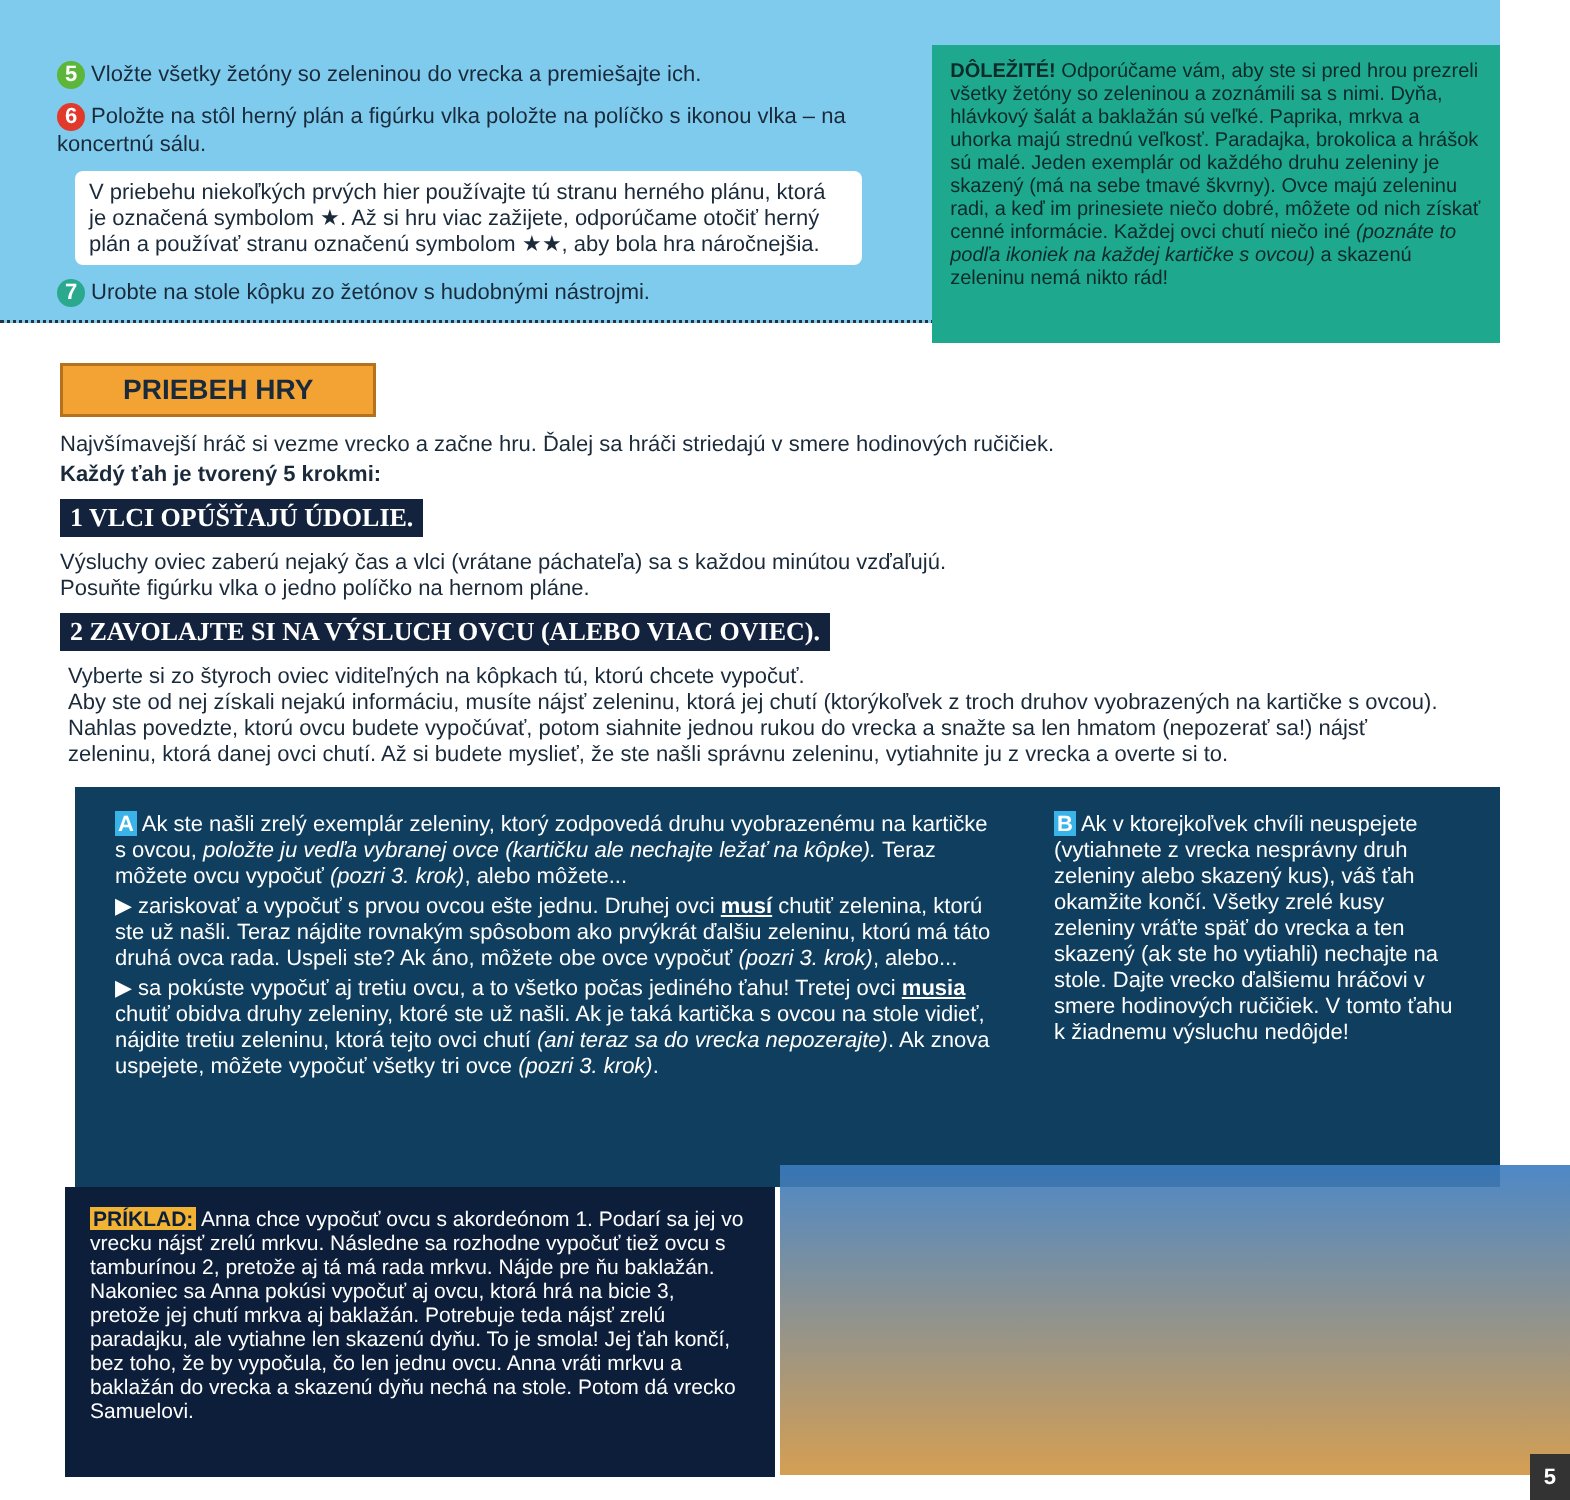5 Vložte všetky žetóny so zeleninou do vrecka a premiešajte ich.
6 Položte na stôl herný plán a figúrku vlka položte na políčko s ikonou vlka – na koncertnú sálu.
V priebehu niekoľkých prvých hier používajte tú stranu herného plánu, ktorá je označená symbolom ★. Až si hru viac zažijete, odporúčame otočiť herný plán a používať stranu označenú symbolom ★★, aby bola hra náročnejšia.
7 Urobte na stole kôpku zo žetónov s hudobnými nástrojmi.
DÔLEŽITÉ! Odporúčame vám, aby ste si pred hrou prezreli všetky žetóny so zeleninou a zoznámili sa s nimi. Dyňa, hlávkový šalát a baklažán sú veľké. Paprika, mrkva a uhorka majú strednú veľkosť. Paradajka, brokolica a hrášok sú malé. Jeden exemplár od každého druhu zeleniny je skazený (má na sebe tmavé škvrny). Ovce majú zeleninu radi, a keď im prinesiete niečo dobré, môžete od nich získať cenné informácie. Každej ovci chutí niečo iné (poznáte to podľa ikoniek na každej kartičke s ovcou) a skazenú zeleninu nemá nikto rád!
PRIEBEH HRY
Najvšímavejší hráč si vezme vrecko a začne hru. Ďalej sa hráči striedajú v smere hodinových ručičiek.
Každý ťah je tvorený 5 krokmi:
1 VLCI OPÚŠŤAJÚ ÚDOLIE.
Výsluchy oviec zaberú nejaký čas a vlci (vrátane páchateľa) sa s každou minútou vzďaľujú.
Posuňte figúrku vlka o jedno políčko na hernom pláne.
2 ZAVOLAJTE SI NA VÝSLUCH OVCU (ALEBO VIAC OVIEC).
Vyberte si zo štyroch oviec viditeľných na kôpkach tú, ktorú chcete vypočuť.
Aby ste od nej získali nejakú informáciu, musíte nájsť zeleninu, ktorá jej chutí (ktorýkoľvek z troch druhov vyobrazených na kartičke s ovcou). Nahlas povedzte, ktorú ovcu budete vypočúvať, potom siahnite jednou rukou do vrecka a snažte sa len hmatom (nepozerať sa!) nájsť zeleninu, ktorá danej ovci chutí. Až si budete myslieť, že ste našli správnu zeleninu, vytiahnite ju z vrecka a overte si to.
A Ak ste našli zrelý exemplár zeleniny, ktorý zodpovedá druhu vyobrazenému na kartičke s ovcou, položte ju vedľa vybranej ovce (kartičku ale nechajte ležať na kôpke). Teraz môžete ovcu vypočuť (pozri 3. krok), alebo môžete...
▶ zariskovať a vypočuť s prvou ovcou ešte jednu. Druhej ovci musí chutiť zelenina, ktorú ste už našli. Teraz nájdite rovnakým spôsobom ako prvýkrát ďalšiu zeleninu, ktorú má táto druhá ovca rada. Uspeli ste? Ak áno, môžete obe ovce vypočuť (pozri 3. krok), alebo...
▶ sa pokúste vypočuť aj tretiu ovcu, a to všetko počas jediného ťahu! Tretej ovci musia chutiť obidva druhy zeleniny, ktoré ste už našli. Ak je taká kartička s ovcou na stole vidieť, nájdite tretiu zeleninu, ktorá tejto ovci chutí (ani teraz sa do vrecka nepozerajte). Ak znova uspejete, môžete vypočuť všetky tri ovce (pozri 3. krok).
B Ak v ktorejkoľvek chvíli neuspejete (vytiahnete z vrecka nesprávny druh zeleniny alebo skazený kus), váš ťah okamžite končí. Všetky zrelé kusy zeleniny vráťte späť do vrecka a ten skazený (ak ste ho vytiahli) nechajte na stole. Dajte vrecko ďalšiemu hráčovi v smere hodinových ručičiek. V tomto ťahu k žiadnemu výsluchu nedôjde!
PRÍKLAD: Anna chce vypočuť ovcu s akordeónom 1. Podarí sa jej vo vrecku nájsť zrelú mrkvu. Následne sa rozhodne vypočuť tiež ovcu s tamburínou 2, pretože aj tá má rada mrkvu. Nájde pre ňu baklažán. Nakoniec sa Anna pokúsi vypočuť aj ovcu, ktorá hrá na bicie 3, pretože jej chutí mrkva aj baklažán. Potrebuje teda nájsť zrelú paradajku, ale vytiahne len skazenú dyňu. To je smola! Jej ťah končí, bez toho, že by vypočula, čo len jednu ovcu. Anna vráti mrkvu a baklažán do vrecka a skazenú dyňu nechá na stole. Potom dá vrecko Samuelovi.
5